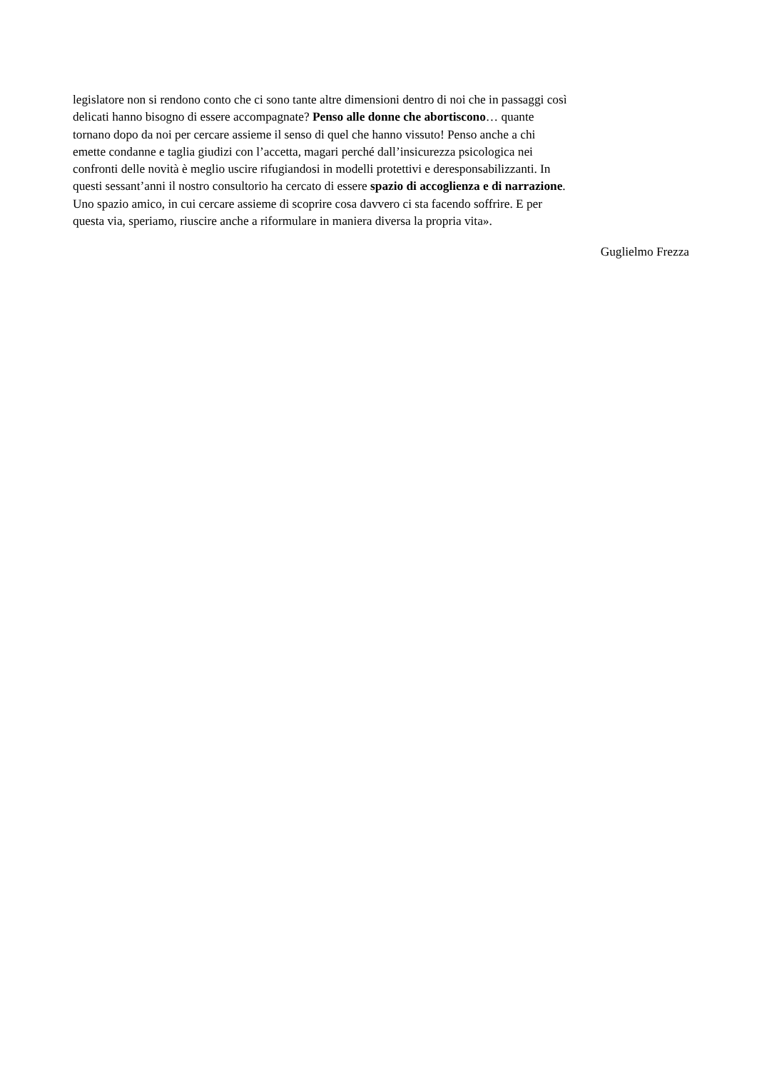legislatore non si rendono conto che ci sono tante altre dimensioni dentro di noi che in passaggi così
delicati hanno bisogno di essere accompagnate? Penso alle donne che abortiscono… quante
tornano dopo da noi per cercare assieme il senso di quel che hanno vissuto! Penso anche a chi
emette condanne e taglia giudizi con l’accetta, magari perché dall’insicurezza psicologica nei
confronti delle novità è meglio uscire rifugiandosi in modelli protettivi e deresponsabilizzanti. In
questi sessant’anni il nostro consultorio ha cercato di essere spazio di accoglienza e di narrazione.
Uno spazio amico, in cui cercare assieme di scoprire cosa davvero ci sta facendo soffrire. E per
questa via, speriamo, riuscire anche a riformulare in maniera diversa la propria vita».
Guglielmo Frezza